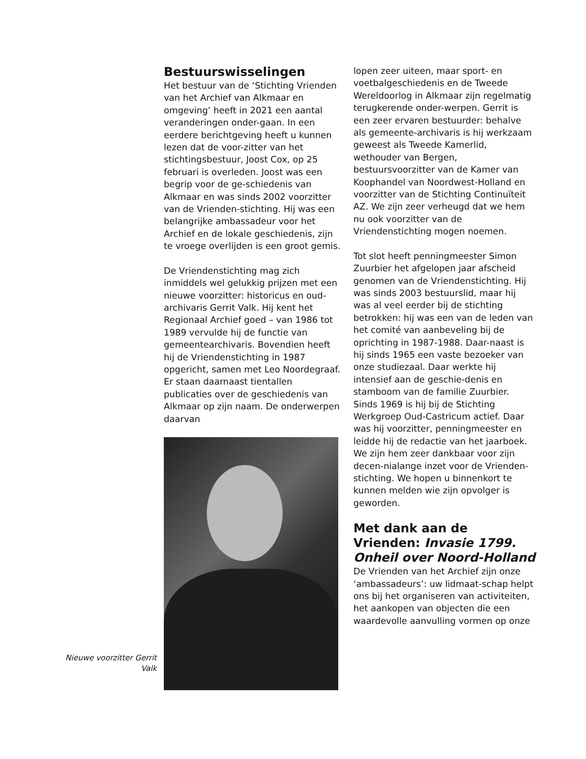Bestuurswisselingen
Het bestuur van de ‘Stichting Vrienden van het Archief van Alkmaar en omgeving’ heeft in 2021 een aantal veranderingen onder-gaan. In een eerdere berichtgeving heeft u kunnen lezen dat de voor-zitter van het stichtingsbestuur, Joost Cox, op 25 februari is overleden. Joost was een begrip voor de ge-schiedenis van Alkmaar en was sinds 2002 voorzitter van de Vrienden-stichting. Hij was een belangrijke ambassadeur voor het Archief en de lokale geschiedenis, zijn te vroege overlijden is een groot gemis.
De Vriendenstichting mag zich inmiddels wel gelukkig prijzen met een nieuwe voorzitter: historicus en oud-archivaris Gerrit Valk. Hij kent het Regionaal Archief goed – van 1986 tot 1989 vervulde hij de functie van gemeentearchivaris. Bovendien heeft hij de Vriendenstichting in 1987 opgericht, samen met Leo Noordegraaf. Er staan daarnaast tientallen publicaties over de geschiedenis van Alkmaar op zijn naam. De onderwerpen daarvan
Nieuwe voorzitter Gerrit Valk
lopen zeer uiteen, maar sport- en voetbalgeschiedenis en de Tweede Wereldoorlog in Alkmaar zijn regelmatig terugkerende onder-werpen. Gerrit is een zeer ervaren bestuurder: behalve als gemeente-archivaris is hij werkzaam geweest als Tweede Kamerlid, wethouder van Bergen, bestuursvoorzitter van de Kamer van Koophandel van Noordwest-Holland en voorzitter van de Stichting Continuïteit AZ. We zijn zeer verheugd dat we hem nu ook voorzitter van de Vriendenstichting mogen noemen.
Tot slot heeft penningmeester Simon Zuurbier het afgelopen jaar afscheid genomen van de Vriendenstichting. Hij was sinds 2003 bestuurslid, maar hij was al veel eerder bij de stichting betrokken: hij was een van de leden van het comité van aanbeveling bij de oprichting in 1987-1988. Daar-naast is hij sinds 1965 een vaste bezoeker van onze studiezaal. Daar werkte hij intensief aan de geschie-denis en stamboom van de familie Zuurbier. Sinds 1969 is hij bij de Stichting Werkgroep Oud-Castricum actief. Daar was hij voorzitter, penningmeester en leidde hij de redactie van het jaarboek. We zijn hem zeer dankbaar voor zijn decen-nialange inzet voor de Vrienden-stichting. We hopen u binnenkort te kunnen melden wie zijn opvolger is geworden.
Met dank aan de Vrienden: Invasie 1799. Onheil over Noord-Holland
De Vrienden van het Archief zijn onze ‘ambassadeurs’: uw lidmaat-schap helpt ons bij het organiseren van activiteiten, het aankopen van objecten die een waardevolle aanvulling vormen op onze